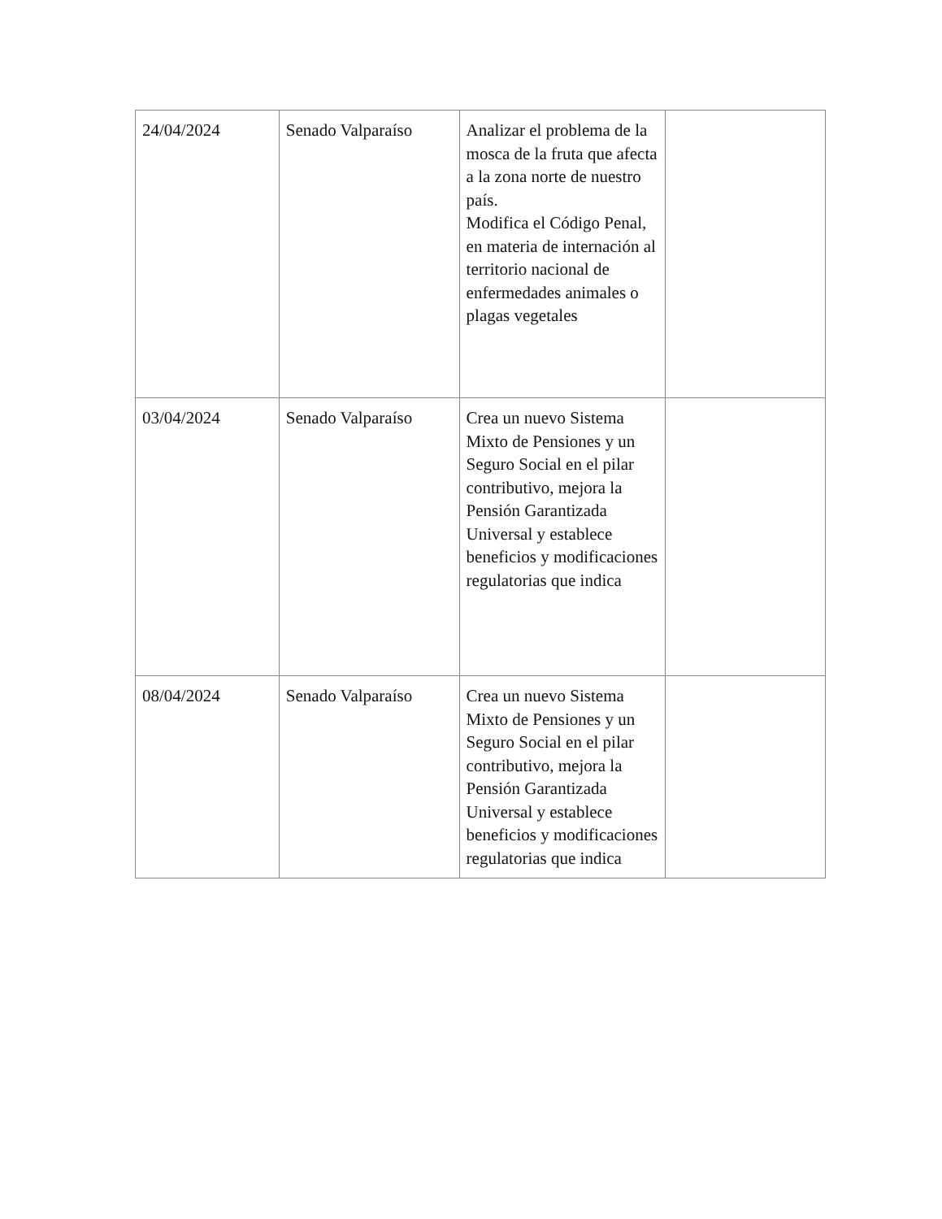| 24/04/2024 | Senado Valparaíso | Analizar el problema de la mosca de la fruta que afecta a la zona norte de nuestro país. Modifica el Código Penal, en materia de internación al territorio nacional de enfermedades animales o plagas vegetales | |
| 03/04/2024 | Senado Valparaíso | Crea un nuevo Sistema Mixto de Pensiones y un Seguro Social en el pilar contributivo, mejora la Pensión Garantizada Universal y establece beneficios y modificaciones regulatorias que indica | |
| 08/04/2024 | Senado Valparaíso | Crea un nuevo Sistema Mixto de Pensiones y un Seguro Social en el pilar contributivo, mejora la Pensión Garantizada Universal y establece beneficios y modificaciones regulatorias que indica | |